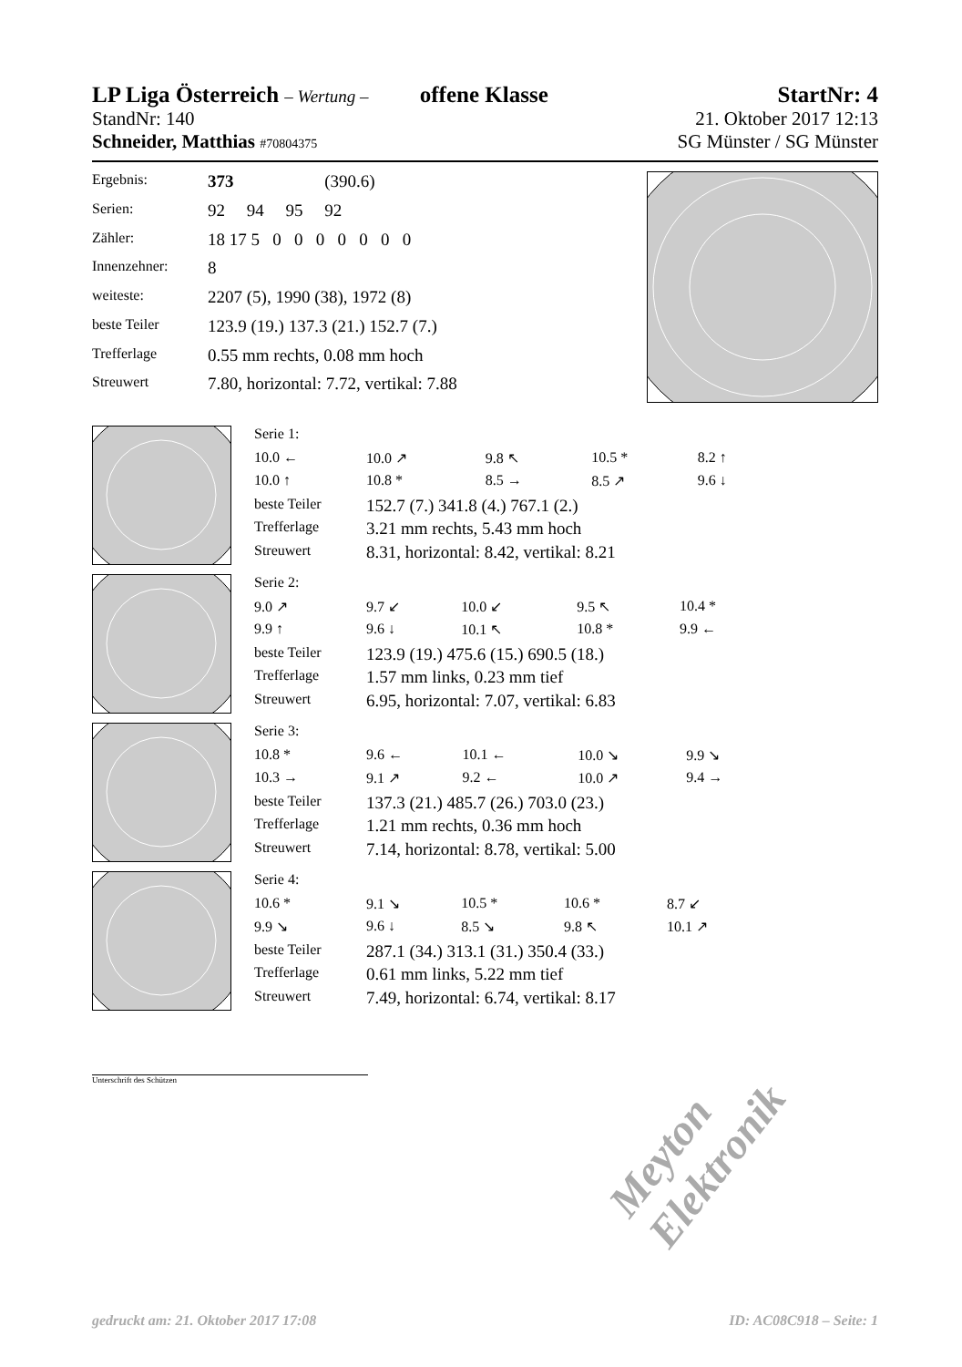LP Liga Österreich – Wertung – offene Klasse
StartNr: 4
StandNr: 140 21. Oktober 2017 12:13
Schneider, Matthias #70804375 SG Münster / SG Münster
| Ergebnis: | 373 (390.6) |
| Serien: | 92 94 95 92 |
| Zähler: | 18 17 5 0 0 0 0 0 0 0 |
| Innenzehner: | 8 |
| weiteste: | 2207 (5), 1990 (38), 1972 (8) |
| beste Teiler | 123.9 (19.) 137.3 (21.) 152.7 (7.) |
| Trefferlage | 0.55 mm rechts, 0.08 mm hoch |
| Streuwert | 7.80, horizontal: 7.72, vertikal: 7.88 |
| Serie 1: | | | | |
| 10.0 ← | 10.0 ↗ | 9.8 ↖ | 10.5 * | 8.2 ↑ |
| 10.0 ↑ | 10.8 * | 8.5 → | 8.5 ↗ | 9.6 ↓ |
| beste Teiler | 152.7 (7.) 341.8 (4.) 767.1 (2.) | | | |
| Trefferlage | 3.21 mm rechts, 5.43 mm hoch | | | |
| Streuwert | 8.31, horizontal: 8.42, vertikal: 8.21 | | | |
| Serie 2: | | | | |
| 9.0 ↗ | 9.7 ↙ | 10.0 ↙ | 9.5 ↖ | 10.4 * |
| 9.9 ↑ | 9.6 ↓ | 10.1 ↖ | 10.8 * | 9.9 ← |
| beste Teiler | 123.9 (19.) 475.6 (15.) 690.5 (18.) | | | |
| Trefferlage | 1.57 mm links, 0.23 mm tief | | | |
| Streuwert | 6.95, horizontal: 7.07, vertikal: 6.83 | | | |
| Serie 3: | | | | |
| 10.8 * | 9.6 ← | 10.1 ← | 10.0 ↘ | 9.9 ↘ |
| 10.3 → | 9.1 ↗ | 9.2 ← | 10.0 ↗ | 9.4 → |
| beste Teiler | 137.3 (21.) 485.7 (26.) 703.0 (23.) | | | |
| Trefferlage | 1.21 mm rechts, 0.36 mm hoch | | | |
| Streuwert | 7.14, horizontal: 8.78, vertikal: 5.00 | | | |
| Serie 4: | | | | |
| 10.6 * | 9.1 ↘ | 10.5 * | 10.6 * | 8.7 ↙ |
| 9.9 ↘ | 9.6 ↓ | 8.5 ↘ | 9.8 ↖ | 10.1 ↗ |
| beste Teiler | 287.1 (34.) 313.1 (31.) 350.4 (33.) | | | |
| Trefferlage | 0.61 mm links, 5.22 mm tief | | | |
| Streuwert | 7.49, horizontal: 6.74, vertikal: 8.17 | | | |
Unterschrift des Schützen
Meyton Elektronik
gedruckt am: 21. Oktober 2017 17:08 ID: AC08C918 – Seite: 1